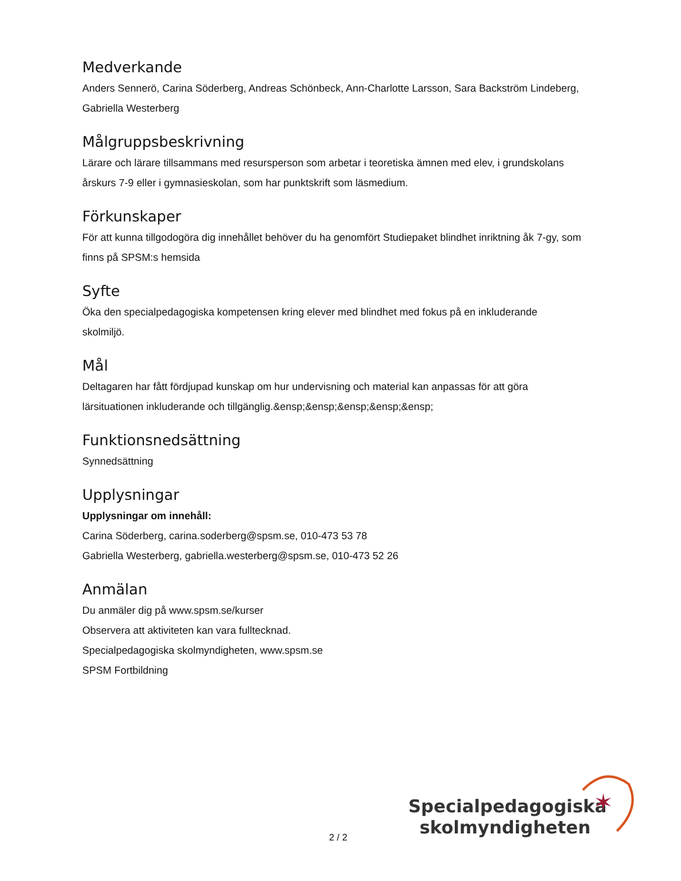Medverkande
Anders Sennerö, Carina Söderberg, Andreas Schönbeck, Ann-Charlotte Larsson, Sara Backström Lindeberg, Gabriella Westerberg
Målgruppsbeskrivning
Lärare och lärare tillsammans med resursperson som arbetar i teoretiska ämnen med elev, i grundskolans årskurs 7-9 eller i gymnasieskolan, som har punktskrift som läsmedium.
Förkunskaper
För att kunna tillgodogöra dig innehållet behöver du ha genomfört Studiepaket blindhet inriktning åk 7-gy, som finns på SPSM:s hemsida
Syfte
Öka den specialpedagogiska kompetensen kring elever med blindhet med fokus på en inkluderande skolmiljö.
Mål
Deltagaren har fått fördjupad kunskap om hur undervisning och material kan anpassas för att göra lärsituationen inkluderande och tillgänglig.&ensp;&ensp;&ensp;&ensp;&ensp;
Funktionsnedsättning
Synnedsättning
Upplysningar
Upplysningar om innehåll:
Carina Söderberg, carina.soderberg@spsm.se, 010-473 53 78
Gabriella Westerberg, gabriella.westerberg@spsm.se, 010-473 52 26
Anmälan
Du anmäler dig på www.spsm.se/kurser
Observera att aktiviteten kan vara fulltecknad.
Specialpedagogiska skolmyndigheten, www.spsm.se
SPSM Fortbildning
2 / 2
Specialpedagogiska
skolmyndigheten
✶